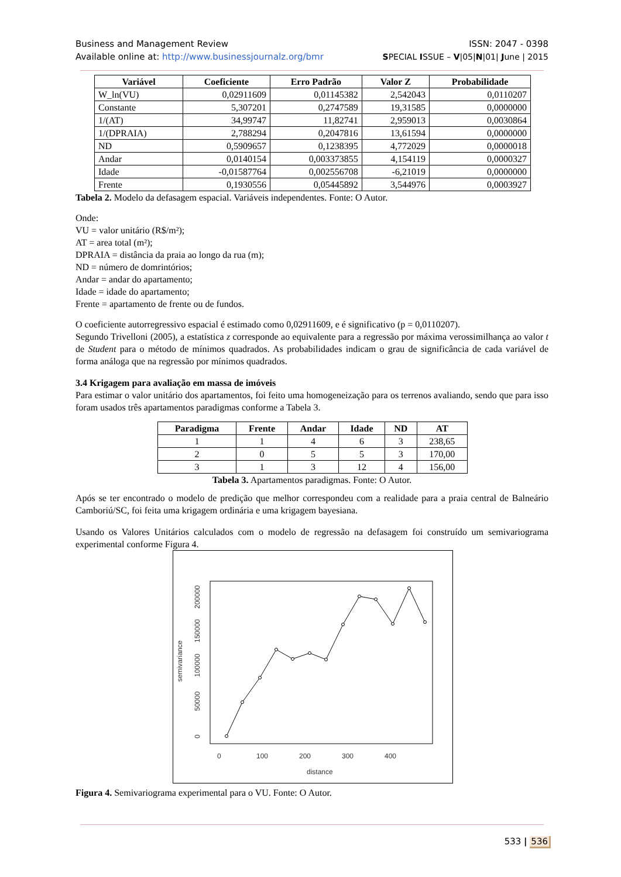Business and Management Review ISSN: 2047 - 0398
Available online at: http://www.businessjournalz.org/bmr SPECIAL ISSUE – V|05|N|01| June | 2015
| Variável | Coeficiente | Erro Padrão | Valor Z | Probabilidade |
| --- | --- | --- | --- | --- |
| W_ln(VU) | 0,02911609 | 0,01145382 | 2,542043 | 0,0110207 |
| Constante | 5,307201 | 0,2747589 | 19,31585 | 0,0000000 |
| 1/(AT) | 34,99747 | 11,82741 | 2,959013 | 0,0030864 |
| 1/(DPRAIA) | 2,788294 | 0,2047816 | 13,61594 | 0,0000000 |
| ND | 0,5909657 | 0,1238395 | 4,772029 | 0,0000018 |
| Andar | 0,0140154 | 0,003373855 | 4,154119 | 0,0000327 |
| Idade | -0,01587764 | 0,002556708 | -6,21019 | 0,0000000 |
| Frente | 0,1930556 | 0,05445892 | 3,544976 | 0,0003927 |
Tabela 2. Modelo da defasagem espacial. Variáveis independentes. Fonte: O Autor.
Onde:
VU = valor unitário (R$/m²);
AT = area total (m²);
DPRAIA = distância da praia ao longo da rua (m);
ND = número de domrintórios;
Andar = andar do apartamento;
Idade = idade do apartamento;
Frente = apartamento de frente ou de fundos.
O coeficiente autorregressivo espacial é estimado como 0,02911609, e é significativo (p = 0,0110207).
Segundo Trivelloni (2005), a estatística z corresponde ao equivalente para a regressão por máxima verossimilhança ao valor t de Student para o método de mínimos quadrados. As probabilidades indicam o grau de significância de cada variável de forma análoga que na regressão por mínimos quadrados.
3.4 Krigagem para avaliação em massa de imóveis
Para estimar o valor unitário dos apartamentos, foi feito uma homogeneização para os terrenos avaliando, sendo que para isso foram usados três apartamentos paradigmas conforme a Tabela 3.
| Paradigma | Frente | Andar | Idade | ND | AT |
| --- | --- | --- | --- | --- | --- |
| 1 | 1 | 4 | 6 | 3 | 238,65 |
| 2 | 0 | 5 | 5 | 3 | 170,00 |
| 3 | 1 | 3 | 12 | 4 | 156,00 |
Tabela 3. Apartamentos paradigmas. Fonte: O Autor.
Após se ter encontrado o modelo de predição que melhor correspondeu com a realidade para a praia central de Balneário Camboriú/SC, foi feita uma krigagem ordinária e uma krigagem bayesiana.
Usando os Valores Unitários calculados com o modelo de regressão na defasagem foi construído um semivariograma experimental conforme Figura 4.
0
100
200
300
400
distance
0
50000
100000
150000
200000
semivariance
Figura 4. Semivariograma experimental para o VU. Fonte: O Autor.
533 | 536